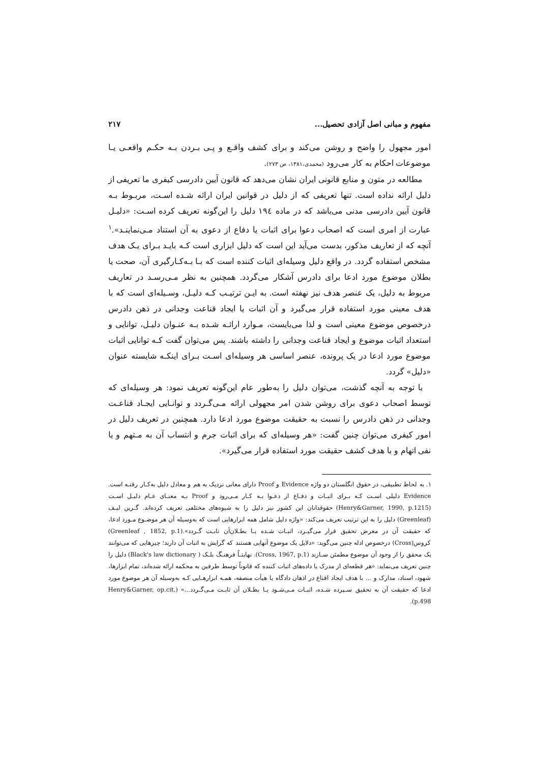مفهوم و مبانی اصل آزادی تحصیل... ۲۱۷
امور مجهول را واضح و روشن می‌کند و برای کشف واقـع و پـی بـردن بـه حکـم واقعـی یـا موضوعات احکام به کار می‌رود (محمدی،۱۳۸۱، ص ۲۷۳).
مطالعه در متون و منابع قانونی ایران نشان می‌دهد که قانون آیین دادرسی کیفری ما تعریفی از دلیل ارائه نداده است. تنها تعریفی که از دلیل در قوانین ایران ارائه شـده اسـت، مربـوط بـه قانون آیین دادرسی مدنی می‌باشد که در ماده ۱۹٤ دلیل را این‌گونه تعریف کرده اسـت: «دلیـل عبارت از امری است که اصحاب دعوا برای اثبات یا دفاع از دعوی به آن استناد مـی‌نماینـد».<sup>۱</sup> آنچه که از تعاریف مذکور، بدست می‌آید این است که دلیل ابزاری است کـه بایـد بـرای یـک هدف مشخص استفاده گردد. در واقع دلیل وسیله‌ای اثبات کننده است که بـا بـه‌کـارگیری آن، صحت یا بطلان موضوع مورد ادعا برای دادرس آشکار می‌گردد. همچنین به نظر مـی‌رسـد در تعاریف مربوط به دلیل، یک عنصر هدف نیز نهفته است. به ایـن ترتیـب کـه دلیـل، وسـیله‌ای است که با هدف معینی مورد استفاده قرار می‌گیرد و آن اثبات یا ایجاد قناعت وجدانی در ذهن دادرس درخصوص موضوع معینی است و لذا می‌بایست، مـوارد ارائـه شـده بـه عنـوان دلیـل، توانایی و استعداد اثبات موضوع و ایجاد قناعت وجدانی را داشته باشند. پس می‌توان گفت کـه توانایی اثبات موضوع مورد ادعا در یک پرونده، عنصر اساسی هر وسیله‌ای اسـت بـرای اینکـه شایسته عنوان «دلیل» گردد.
با توجه به آنچه گذشت، می‌توان دلیل را به‌طور عام این‌گونه تعریف نمود: هر وسیله‌ای که توسط اصحاب دعوی برای روشن شدن امر مجهولی ارائه مـی‌گـردد و توانـایی ایجـاد قناعـت وجدانی در ذهن دادرس را نسبت به حقیقت موضوع مورد ادعا دارد. همچنین در تعریف دلیل در امور کیفری می‌توان چنین گفت: «هر وسیله‌ای که برای اثبات جرم و انتساب آن به مـتهم و یا نفی اتهام و با هدف کشف حقیقت مورد استفاده قرار می‌گیرد».
۱. به لحاظ تطبیقی، در حقوق انگلستان دو واژه Evidence و Proof دارای معانی نزدیک به هم و معادل دلیل به‌کـار رفتـه است. Evidence دلیلی اسـت کـه بـرای اثبـات و دفـاع از دعـوا بـه کـار مـی‌رود و Proof بـه معنـای عـام دلیـل اسـت (Henry&Garner, 1990, p.1215) حقوقدانان این کشور نیز دلیل را به شیوه‌های مختلفی تعریف کرده‌اند. گـرین لیـف (Greenleaf) دلیل را به این ترتیب تعریف می‌کند: «واژه دلیل شامل همه ابزارهایی است که به‌وسیله آن هر موضـوع مـورد ادعا، که حقیقت آن در معرض تحقیق قرار می‌گیـرد، اثبـات شـده یـا بطـلان‌آن ثابـت گـردد».(Greenleaf , 1852, p.1) کروس(Cross) درخصوص ادله چنین می‌گوید: «دلایل یک موضوع آنهایی هستند که گرایش به اثبات آن دارند؛ چیزهایی که می‌توانند یک محقق را از وجود آن موضوع مطمئن سـازند (Cross, 1967, p.1). نهایتـاً فرهنـگ بلـک ( Black's law dictionary) دلیل را چنین تعریف می‌نماید: «هر قطعه‌ای از مدرک یا داده‌های اثبات کننده که قانوناً توسط طرفین به محکمه ارائه شده‌اند، تمام ابزارها، شهود، اسناد، مدارک و ... با هدف ایجاد اقناع در اذهان دادگاه یا هیأت منصفه، همـه ابزارهـایی کـه به‌وسیله آن هر موضوع مورد ادعا که حقیقت آن به تحقیق سـپرده شـده، اثبـات مـی‌شـود یـا بطـلان آن ثابـت مـی‌گـردد...» (Henry&Garner, op.cit, p.498).